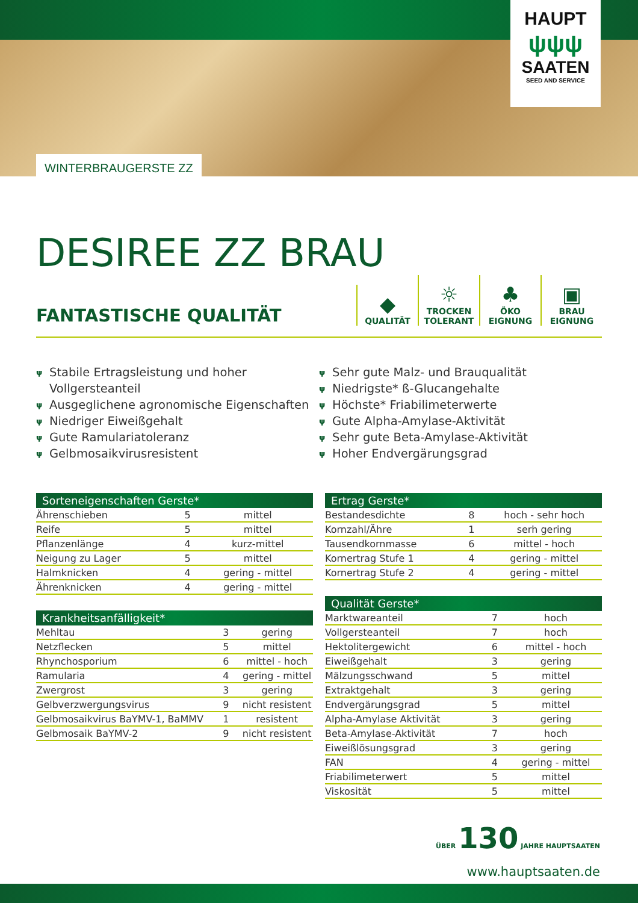WINTERBRAUGERSTE ZZ
HAUPT
ψψψ
SAATEN
SEED AND SERVICE
DESIREE ZZ BRAU
FANTASTISCHE QUALITÄT
◆
QUALITÄT
☼
TROCKEN TOLERANT
♣
ÖKO EIGNUNG
▣
BRAU EIGNUNG
ψ Stabile Ertragsleistung und hoher Vollgersteanteil
ψ Ausgeglichene agronomische Eigenschaften
ψ Niedriger Eiweißgehalt
ψ Gute Ramulariatoleranz
ψ Gelbmosaikvirusresistent
ψ Sehr gute Malz- und Brauqualität
ψ Niedrigste* ß-Glucangehalte
ψ Höchste* Friabilimeterwerte
ψ Gute Alpha-Amylase-Aktivität
ψ Sehr gute Beta-Amylase-Aktivität
ψ Hoher Endvergärungsgrad
| Sorteneigenschaften Gerste* | | |
| --- | --- | --- |
| Ährenschieben | 5 | mittel |
| Reife | 5 | mittel |
| Pflanzenlänge | 4 | kurz-mittel |
| Neigung zu Lager | 5 | mittel |
| Halmknicken | 4 | gering - mittel |
| Ährenknicken | 4 | gering - mittel |
| Krankheitsanfälligkeit* | | |
| --- | --- | --- |
| Mehltau | 3 | gering |
| Netzflecken | 5 | mittel |
| Rhynchosporium | 6 | mittel - hoch |
| Ramularia | 4 | gering - mittel |
| Zwergrost | 3 | gering |
| Gelbverzwergungsvirus | 9 | nicht resistent |
| Gelbmosaikvirus BaYMV-1, BaMMV | 1 | resistent |
| Gelbmosaik BaYMV-2 | 9 | nicht resistent |
| Ertrag Gerste* | | |
| --- | --- | --- |
| Bestandesdichte | 8 | hoch - sehr hoch |
| Kornzahl/Ähre | 1 | serh gering |
| Tausendkornmasse | 6 | mittel - hoch |
| Kornertrag Stufe 1 | 4 | gering - mittel |
| Kornertrag Stufe 2 | 4 | gering - mittel |
| Qualität Gerste* | | |
| --- | --- | --- |
| Marktwareanteil | 7 | hoch |
| Vollgersteanteil | 7 | hoch |
| Hektolitergewicht | 6 | mittel - hoch |
| Eiweißgehalt | 3 | gering |
| Mälzungsschwand | 5 | mittel |
| Extraktgehalt | 3 | gering |
| Endvergärungsgrad | 5 | mittel |
| Alpha-Amylase Aktivität | 3 | gering |
| Beta-Amylase-Aktivität | 7 | hoch |
| Eiweißlösungsgrad | 3 | gering |
| FAN | 4 | gering - mittel |
| Friabilimeterwert | 5 | mittel |
| Viskosität | 5 | mittel |
ÜBER 130 JAHRE HAUPTSAATEN
www.hauptsaaten.de